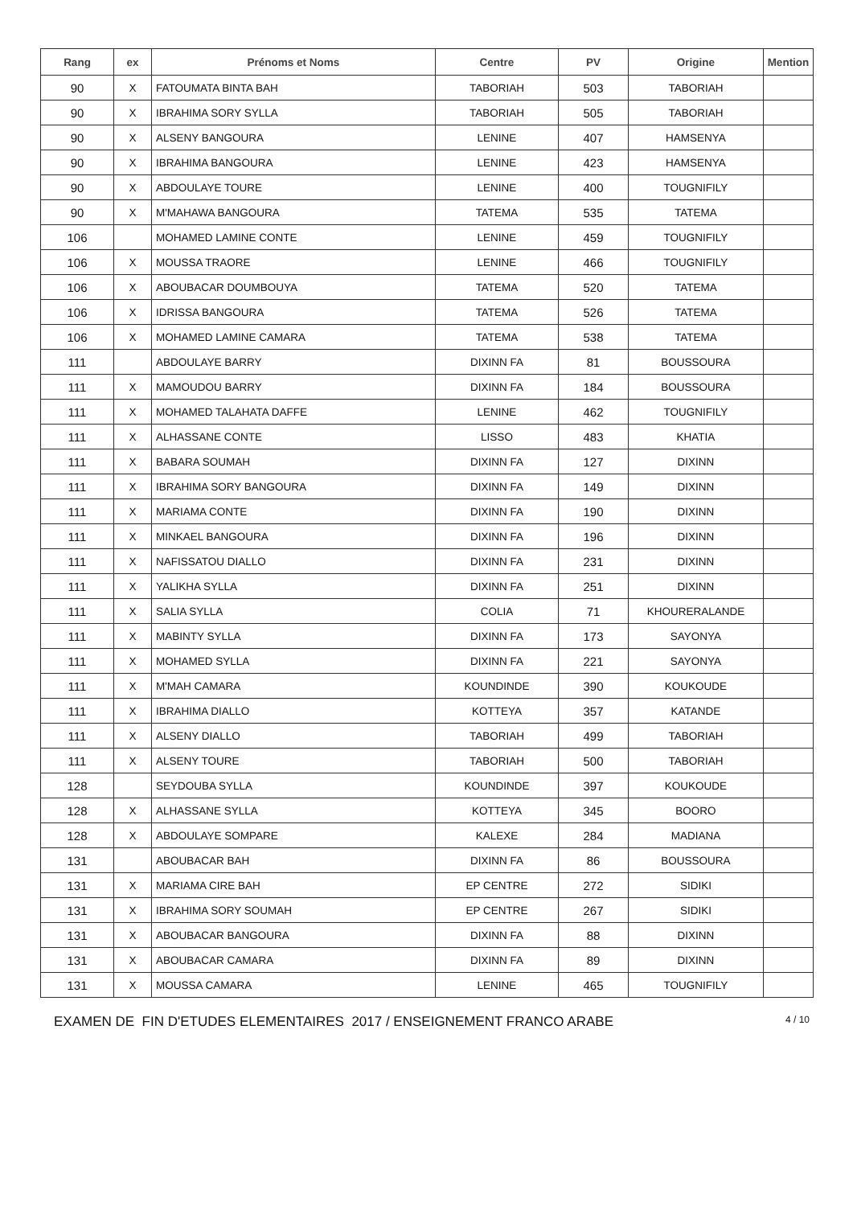| Rang | ex | Prénoms et Noms | Centre | PV | Origine | Mention |
| --- | --- | --- | --- | --- | --- | --- |
| 90 | X | FATOUMATA BINTA BAH | TABORIAH | 503 | TABORIAH | |
| 90 | X | IBRAHIMA SORY SYLLA | TABORIAH | 505 | TABORIAH | |
| 90 | X | ALSENY BANGOURA | LENINE | 407 | HAMSENYA | |
| 90 | X | IBRAHIMA BANGOURA | LENINE | 423 | HAMSENYA | |
| 90 | X | ABDOULAYE TOURE | LENINE | 400 | TOUGNIFILY | |
| 90 | X | M'MAHAWA BANGOURA | TATEMA | 535 | TATEMA | |
| 106 | | MOHAMED LAMINE CONTE | LENINE | 459 | TOUGNIFILY | |
| 106 | X | MOUSSA TRAORE | LENINE | 466 | TOUGNIFILY | |
| 106 | X | ABOUBACAR DOUMBOUYA | TATEMA | 520 | TATEMA | |
| 106 | X | IDRISSA BANGOURA | TATEMA | 526 | TATEMA | |
| 106 | X | MOHAMED LAMINE CAMARA | TATEMA | 538 | TATEMA | |
| 111 | | ABDOULAYE BARRY | DIXINN FA | 81 | BOUSSOURA | |
| 111 | X | MAMOUDOU BARRY | DIXINN FA | 184 | BOUSSOURA | |
| 111 | X | MOHAMED TALAHATA DAFFE | LENINE | 462 | TOUGNIFILY | |
| 111 | X | ALHASSANE CONTE | LISSO | 483 | KHATIA | |
| 111 | X | BABARA SOUMAH | DIXINN FA | 127 | DIXINN | |
| 111 | X | IBRAHIMA SORY BANGOURA | DIXINN FA | 149 | DIXINN | |
| 111 | X | MARIAMA CONTE | DIXINN FA | 190 | DIXINN | |
| 111 | X | MINKAEL BANGOURA | DIXINN FA | 196 | DIXINN | |
| 111 | X | NAFISSATOU DIALLO | DIXINN FA | 231 | DIXINN | |
| 111 | X | YALIKHA SYLLA | DIXINN FA | 251 | DIXINN | |
| 111 | X | SALIA SYLLA | COLIA | 71 | KHOURERALANDE | |
| 111 | X | MABINTY SYLLA | DIXINN FA | 173 | SAYONYA | |
| 111 | X | MOHAMED SYLLA | DIXINN FA | 221 | SAYONYA | |
| 111 | X | M'MAH CAMARA | KOUNDINDE | 390 | KOUKOUDE | |
| 111 | X | IBRAHIMA DIALLO | KOTTEYA | 357 | KATANDE | |
| 111 | X | ALSENY DIALLO | TABORIAH | 499 | TABORIAH | |
| 111 | X | ALSENY TOURE | TABORIAH | 500 | TABORIAH | |
| 128 | | SEYDOUBA SYLLA | KOUNDINDE | 397 | KOUKOUDE | |
| 128 | X | ALHASSANE SYLLA | KOTTEYA | 345 | BOORO | |
| 128 | X | ABDOULAYE SOMPARE | KALEXE | 284 | MADIANA | |
| 131 | | ABOUBACAR BAH | DIXINN FA | 86 | BOUSSOURA | |
| 131 | X | MARIAMA CIRE BAH | EP CENTRE | 272 | SIDIKI | |
| 131 | X | IBRAHIMA SORY SOUMAH | EP CENTRE | 267 | SIDIKI | |
| 131 | X | ABOUBACAR BANGOURA | DIXINN FA | 88 | DIXINN | |
| 131 | X | ABOUBACAR CAMARA | DIXINN FA | 89 | DIXINN | |
| 131 | X | MOUSSA CAMARA | LENINE | 465 | TOUGNIFILY | |
EXAMEN DE FIN D'ETUDES ELEMENTAIRES 2017 / ENSEIGNEMENT FRANCO ARABE 4 / 10